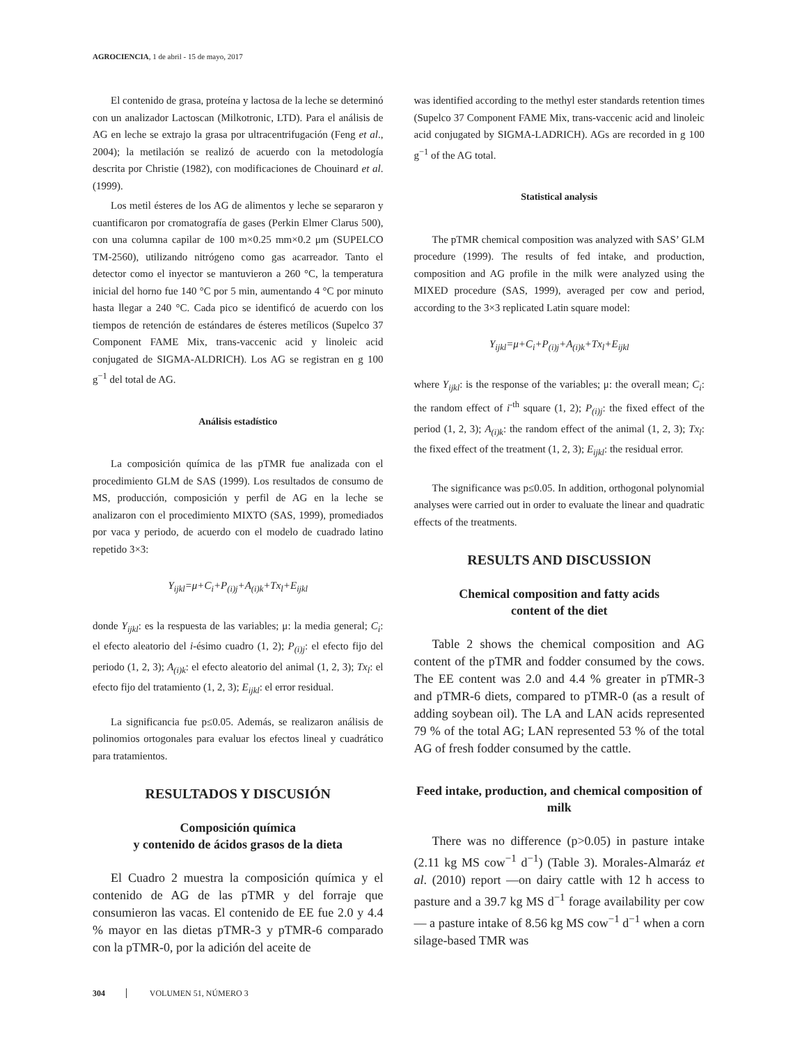AGROCIENCIA, 1 de abril - 15 de mayo, 2017
El contenido de grasa, proteína y lactosa de la leche se determinó con un analizador Lactoscan (Milkotronic, LTD). Para el análisis de AG en leche se extrajo la grasa por ultracentrifugación (Feng et al., 2004); la metilación se realizó de acuerdo con la metodología descrita por Christie (1982), con modificaciones de Chouinard et al. (1999).
Los metil ésteres de los AG de alimentos y leche se separaron y cuantificaron por cromatografía de gases (Perkin Elmer Clarus 500), con una columna capilar de 100 m×0.25 mm×0.2 μm (SUPELCO TM-2560), utilizando nitrógeno como gas acarreador. Tanto el detector como el inyector se mantuvieron a 260 °C, la temperatura inicial del horno fue 140 °C por 5 min, aumentando 4 °C por minuto hasta llegar a 240 °C. Cada pico se identificó de acuerdo con los tiempos de retención de estándares de ésteres metílicos (Supelco 37 Component FAME Mix, trans-vaccenic acid y linoleic acid conjugated de SIGMA-ALDRICH). Los AG se registran en g 100 g<sup>−1</sup> del total de AG.
Análisis estadístico
La composición química de las pTMR fue analizada con el procedimiento GLM de SAS (1999). Los resultados de consumo de MS, producción, composición y perfil de AG en la leche se analizaron con el procedimiento MIXTO (SAS, 1999), promediados por vaca y periodo, de acuerdo con el modelo de cuadrado latino repetido 3×3:
Y<sub>ijkl</sub>=μ+C<sub>i</sub>+P<sub>(i)j</sub>+A<sub>(i)k</sub>+Tx<sub>l</sub>+E<sub>ijkl</sub>
donde Y<sub>ijkl</sub>: es la respuesta de las variables; μ: la media general; C<sub>i</sub>: el efecto aleatorio del i-ésimo cuadro (1, 2); P<sub>(i)j</sub>: el efecto fijo del periodo (1, 2, 3); A<sub>(i)k</sub>: el efecto aleatorio del animal (1, 2, 3); Tx<sub>l</sub>: el efecto fijo del tratamiento (1, 2, 3); E<sub>ijkl</sub>: el error residual.
La significancia fue p≤0.05. Además, se realizaron análisis de polinomios ortogonales para evaluar los efectos lineal y cuadrático para tratamientos.
RESULTADOS Y DISCUSIÓN
Composición química
y contenido de ácidos grasos de la dieta
El Cuadro 2 muestra la composición química y el contenido de AG de las pTMR y del forraje que consumieron las vacas. El contenido de EE fue 2.0 y 4.4 % mayor en las dietas pTMR-3 y pTMR-6 comparado con la pTMR-0, por la adición del aceite de
was identified according to the methyl ester standards retention times (Supelco 37 Component FAME Mix, trans-vaccenic acid and linoleic acid conjugated by SIGMA-LADRICH). AGs are recorded in g 100 g<sup>−1</sup> of the AG total.
Statistical analysis
The pTMR chemical composition was analyzed with SAS’ GLM procedure (1999). The results of fed intake, and production, composition and AG profile in the milk were analyzed using the MIXED procedure (SAS, 1999), averaged per cow and period, according to the 3×3 replicated Latin square model:
Y<sub>ijkl</sub>=μ+C<sub>i</sub>+P<sub>(i)j</sub>+A<sub>(i)k</sub>+Tx<sub>l</sub>+E<sub>ijkl</sub>
where Y<sub>ijkl</sub>: is the response of the variables; μ: the overall mean; C<sub>i</sub>: the random effect of i<sup>-th</sup> square (1, 2); P<sub>(i)j</sub>: the fixed effect of the period (1, 2, 3); A<sub>(i)k</sub>: the random effect of the animal (1, 2, 3); Tx<sub>l</sub>: the fixed effect of the treatment (1, 2, 3); E<sub>ijkl</sub>: the residual error.
The significance was p≤0.05. In addition, orthogonal polynomial analyses were carried out in order to evaluate the linear and quadratic effects of the treatments.
RESULTS AND DISCUSSION
Chemical composition and fatty acids
content of the diet
Table 2 shows the chemical composition and AG content of the pTMR and fodder consumed by the cows. The EE content was 2.0 and 4.4 % greater in pTMR-3 and pTMR-6 diets, compared to pTMR-0 (as a result of adding soybean oil). The LA and LAN acids represented 79 % of the total AG; LAN represented 53 % of the total AG of fresh fodder consumed by the cattle.
Feed intake, production, and chemical composition of milk
There was no difference (p>0.05) in pasture intake (2.11 kg MS cow<sup>−1</sup> d<sup>−1</sup>) (Table 3). Morales-Almaráz et al. (2010) report —on dairy cattle with 12 h access to pasture and a 39.7 kg MS d<sup>−1</sup> forage availability per cow— a pasture intake of 8.56 kg MS cow<sup>−1</sup> d<sup>−1</sup> when a corn silage-based TMR was
304 VOLUMEN 51, NÚMERO 3